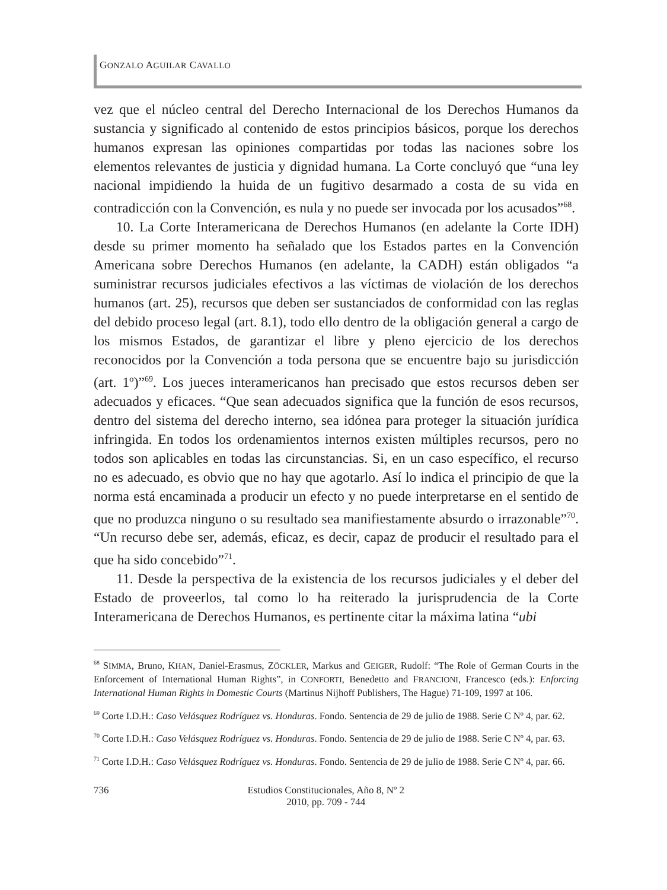GONZALO AGUILAR CAVALLO
vez que el núcleo central del Derecho Internacional de los Derechos Humanos da sustancia y significado al contenido de estos principios básicos, porque los derechos humanos expresan las opiniones compartidas por todas las naciones sobre los elementos relevantes de justicia y dignidad humana. La Corte concluyó que “una ley nacional impidiendo la huida de un fugitivo desarmado a costa de su vida en contradicción con la Convención, es nula y no puede ser invocada por los acusados”<sup>68</sup>.
10. La Corte Interamericana de Derechos Humanos (en adelante la Corte IDH) desde su primer momento ha señalado que los Estados partes en la Convención Americana sobre Derechos Humanos (en adelante, la CADH) están obligados “a suministrar recursos judiciales efectivos a las víctimas de violación de los derechos humanos (art. 25), recursos que deben ser sustanciados de conformidad con las reglas del debido proceso legal (art. 8.1), todo ello dentro de la obligación general a cargo de los mismos Estados, de garantizar el libre y pleno ejercicio de los derechos reconocidos por la Convención a toda persona que se encuentre bajo su jurisdicción (art. 1º)”<sup>69</sup>. Los jueces interamericanos han precisado que estos recursos deben ser adecuados y eficaces. “Que sean adecuados significa que la función de esos recursos, dentro del sistema del derecho interno, sea idónea para proteger la situación jurídica infringida. En todos los ordenamientos internos existen múltiples recursos, pero no todos son aplicables en todas las circunstancias. Si, en un caso específico, el recurso no es adecuado, es obvio que no hay que agotarlo. Así lo indica el principio de que la norma está encaminada a producir un efecto y no puede interpretarse en el sentido de que no produzca ninguno o su resultado sea manifiestamente absurdo o irrazonable”<sup>70</sup>. “Un recurso debe ser, además, eficaz, es decir, capaz de producir el resultado para el que ha sido concebido”<sup>71</sup>.
11. Desde la perspectiva de la existencia de los recursos judiciales y el deber del Estado de proveerlos, tal como lo ha reiterado la jurisprudencia de la Corte Interamericana de Derechos Humanos, es pertinente citar la máxima latina “ubi
<sup>68</sup> SIMMA, Bruno, KHAN, Daniel-Erasmus, ZÖCKLER, Markus and GEIGER, Rudolf: “The Role of German Courts in the Enforcement of International Human Rights”, in CONFORTI, Benedetto and FRANCIONI, Francesco (eds.): Enforcing International Human Rights in Domestic Courts (Martinus Nijhoff Publishers, The Hague) 71-109, 1997 at 106.
<sup>69</sup> Corte I.D.H.: Caso Velásquez Rodríguez vs. Honduras. Fondo. Sentencia de 29 de julio de 1988. Serie C Nº 4, par. 62.
<sup>70</sup> Corte I.D.H.: Caso Velásquez Rodríguez vs. Honduras. Fondo. Sentencia de 29 de julio de 1988. Serie C Nº 4, par. 63.
<sup>71</sup> Corte I.D.H.: Caso Velásquez Rodríguez vs. Honduras. Fondo. Sentencia de 29 de julio de 1988. Serie C Nº 4, par. 66.
736 Estudios Constitucionales, Año 8, Nº 2
2010, pp. 709 - 744